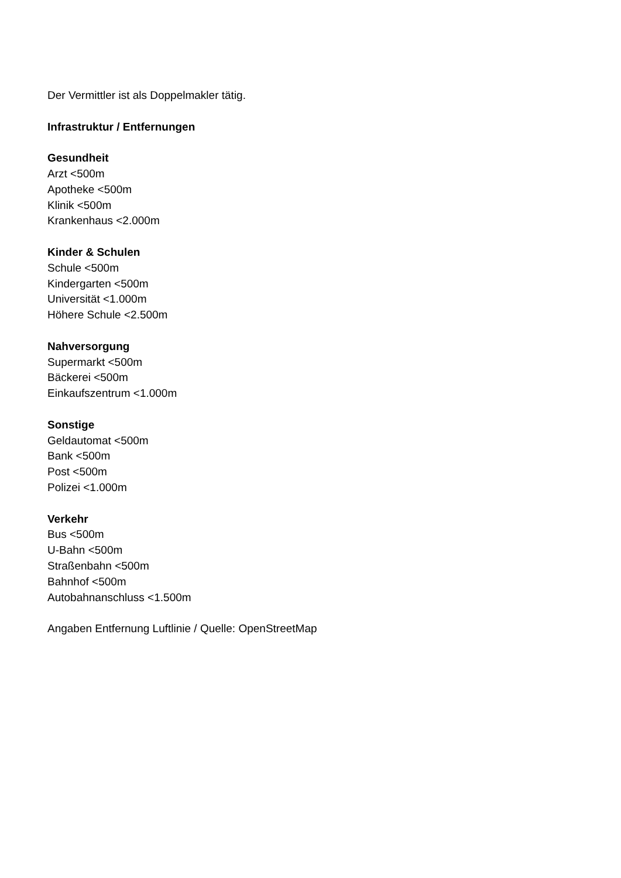Der Vermittler ist als Doppelmakler tätig.
Infrastruktur / Entfernungen
Gesundheit
Arzt <500m
Apotheke <500m
Klinik <500m
Krankenhaus <2.000m
Kinder & Schulen
Schule <500m
Kindergarten <500m
Universität <1.000m
Höhere Schule <2.500m
Nahversorgung
Supermarkt <500m
Bäckerei <500m
Einkaufszentrum <1.000m
Sonstige
Geldautomat <500m
Bank <500m
Post <500m
Polizei <1.000m
Verkehr
Bus <500m
U-Bahn <500m
Straßenbahn <500m
Bahnhof <500m
Autobahnanschluss <1.500m
Angaben Entfernung Luftlinie / Quelle: OpenStreetMap